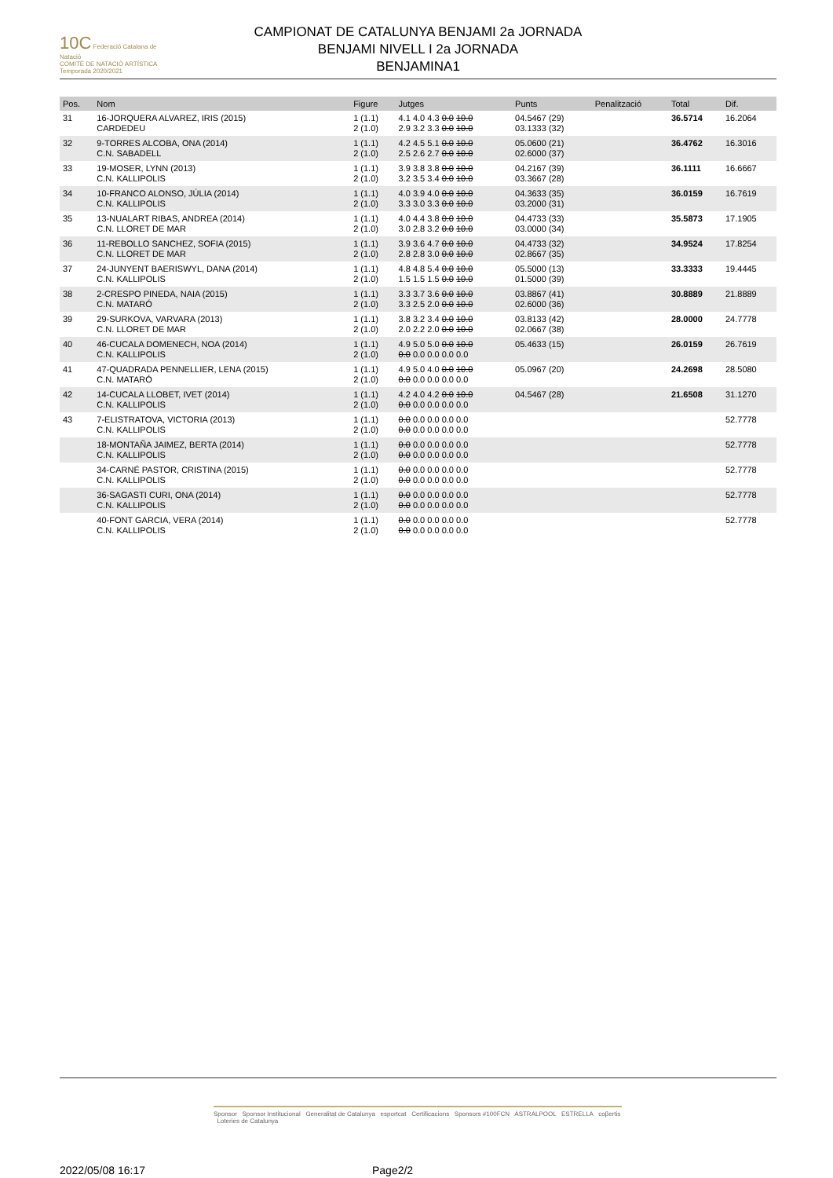10C Federació Catalana de Natació
COMITÈ DE NATACIÓ ARTÍSTICA
Temporada 2020/2021
CAMPIONAT DE CATALUNYA BENJAMI 2a JORNADA
BENJAMI NIVELL I 2a JORNADA
BENJAMINA1
| Pos. | Nom | Figure | Jutges | Punts | Penalització | Total | Dif. |
| --- | --- | --- | --- | --- | --- | --- | --- |
| 31 | 16-JORQUERA ALVAREZ, IRIS (2015) CARDEDEU | 1 (1.1) 2 (1.0) | 4.1 4.0 4.3 0.0 10.0 2.9 3.2 3.3 0.0 10.0 | 04.5467 (29) 03.1333 (32) | | 36.5714 | 16.2064 |
| 32 | 9-TORRES ALCOBA, ONA (2014) C.N. SABADELL | 1 (1.1) 2 (1.0) | 4.2 4.5 5.1 0.0 10.0 2.5 2.6 2.7 0.0 10.0 | 05.0600 (21) 02.6000 (37) | | 36.4762 | 16.3016 |
| 33 | 19-MOSER, LYNN (2013) C.N. KALLIPOLIS | 1 (1.1) 2 (1.0) | 3.9 3.8 3.8 0.0 10.0 3.2 3.5 3.4 0.0 10.0 | 04.2167 (39) 03.3667 (28) | | 36.1111 | 16.6667 |
| 34 | 10-FRANCO ALONSO, JÚLIA (2014) C.N. KALLIPOLIS | 1 (1.1) 2 (1.0) | 4.0 3.9 4.0 0.0 10.0 3.3 3.0 3.3 0.0 10.0 | 04.3633 (35) 03.2000 (31) | | 36.0159 | 16.7619 |
| 35 | 13-NUALART RIBAS, ANDREA (2014) C.N. LLORET DE MAR | 1 (1.1) 2 (1.0) | 4.0 4.4 3.8 0.0 10.0 3.0 2.8 3.2 0.0 10.0 | 04.4733 (33) 03.0000 (34) | | 35.5873 | 17.1905 |
| 36 | 11-REBOLLO SANCHEZ, SOFIA (2015) C.N. LLORET DE MAR | 1 (1.1) 2 (1.0) | 3.9 3.6 4.7 0.0 10.0 2.8 2.8 3.0 0.0 10.0 | 04.4733 (32) 02.8667 (35) | | 34.9524 | 17.8254 |
| 37 | 24-JUNYENT BAERISWYL, DANA (2014) C.N. KALLIPOLIS | 1 (1.1) 2 (1.0) | 4.8 4.8 5.4 0.0 10.0 1.5 1.5 1.5 0.0 10.0 | 05.5000 (13) 01.5000 (39) | | 33.3333 | 19.4445 |
| 38 | 2-CRESPO PINEDA, NAIA (2015) C.N. MATARÓ | 1 (1.1) 2 (1.0) | 3.3 3.7 3.6 0.0 10.0 3.3 2.5 2.0 0.0 10.0 | 03.8867 (41) 02.6000 (36) | | 30.8889 | 21.8889 |
| 39 | 29-SURKOVA, VARVARA (2013) C.N. LLORET DE MAR | 1 (1.1) 2 (1.0) | 3.8 3.2 3.4 0.0 10.0 2.0 2.2 2.0 0.0 10.0 | 03.8133 (42) 02.0667 (38) | | 28.0000 | 24.7778 |
| 40 | 46-CUCALA DOMENECH, NOA (2014) C.N. KALLIPOLIS | 1 (1.1) 2 (1.0) | 4.9 5.0 5.0 0.0 10.0 0.0 0.0 0.0 0.0 0.0 | 05.4633 (15) | | 26.0159 | 26.7619 |
| 41 | 47-QUADRADA PENNELLIER, LENA (2015) C.N. MATARÓ | 1 (1.1) 2 (1.0) | 4.9 5.0 4.0 0.0 10.0 0.0 0.0 0.0 0.0 0.0 | 05.0967 (20) | | 24.2698 | 28.5080 |
| 42 | 14-CUCALA LLOBET, IVET (2014) C.N. KALLIPOLIS | 1 (1.1) 2 (1.0) | 4.2 4.0 4.2 0.0 10.0 0.0 0.0 0.0 0.0 0.0 | 04.5467 (28) | | 21.6508 | 31.1270 |
| 43 | 7-ELISTRATOVA, VICTORIA (2013) C.N. KALLIPOLIS | 1 (1.1) 2 (1.0) | 0.0 0.0 0.0 0.0 0.0 0.0 0.0 0.0 0.0 0.0 | | | | 52.7778 |
| | 18-MONTAÑA JAIMEZ, BERTA (2014) C.N. KALLIPOLIS | 1 (1.1) 2 (1.0) | 0.0 0.0 0.0 0.0 0.0 0.0 0.0 0.0 0.0 0.0 | | | | 52.7778 |
| | 34-CARNÉ PASTOR, CRISTINA (2015) C.N. KALLIPOLIS | 1 (1.1) 2 (1.0) | 0.0 0.0 0.0 0.0 0.0 0.0 0.0 0.0 0.0 0.0 | | | | 52.7778 |
| | 36-SAGASTI CURI, ONA (2014) C.N. KALLIPOLIS | 1 (1.1) 2 (1.0) | 0.0 0.0 0.0 0.0 0.0 0.0 0.0 0.0 0.0 0.0 | | | | 52.7778 |
| | 40-FONT GARCIA, VERA (2014) C.N. KALLIPOLIS | 1 (1.1) 2 (1.0) | 0.0 0.0 0.0 0.0 0.0 0.0 0.0 0.0 0.0 0.0 | | | | 52.7778 |
Sponsor Sponsor Institucional Generalitat de Catalunya esportcat Certificacions Sponsors #100FCN ASTRALPOOL ESTRELLA coβertis Loteries de Catalunya
2022/05/08 16:17 Page2/2